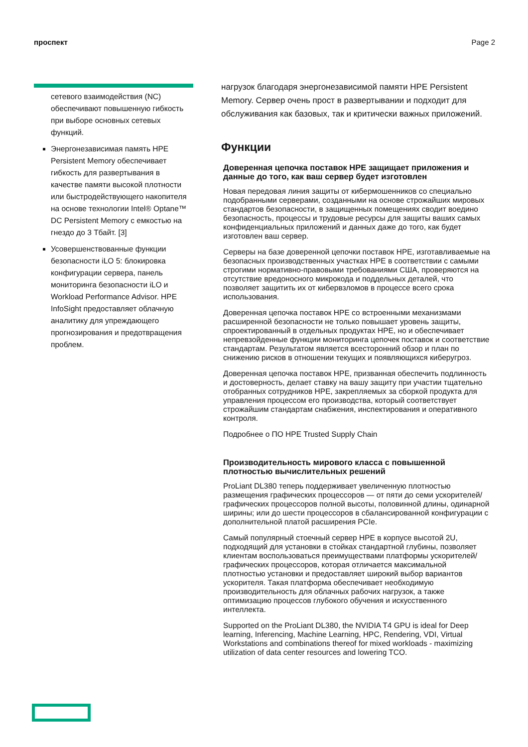проспект Page 2
сетевого взаимодействия (NC) обеспечивают повышенную гибкость при выборе основных сетевых функций.
Энергонезависимая память HPE Persistent Memory обеспечивает гибкость для развертывания в качестве памяти высокой плотности или быстродействующего накопителя на основе технологии Intel® Optane™ DC Persistent Memory с емкостью на гнездо до 3 Тбайт. [3]
Усовершенствованные функции безопасности iLO 5: блокировка конфигурации сервера, панель мониторинга безопасности iLO и Workload Performance Advisor. HPE InfoSight предоставляет облачную аналитику для упреждающего прогнозирования и предотвращения проблем.
нагрузок благодаря энергонезависимой памяти HPE Persistent Memory. Сервер очень прост в развертывании и подходит для обслуживания как базовых, так и критически важных приложений.
Функции
Доверенная цепочка поставок HPE защищает приложения и данные до того, как ваш сервер будет изготовлен
Новая передовая линия защиты от кибермошенников со специально подобранными серверами, созданными на основе строжайших мировых стандартов безопасности, в защищенных помещениях сводит воедино безопасность, процессы и трудовые ресурсы для защиты ваших самых конфиденциальных приложений и данных даже до того, как будет изготовлен ваш сервер.
Серверы на базе доверенной цепочки поставок HPE, изготавливаемые на безопасных производственных участках HPE в соответствии с самыми строгими нормативно-правовыми требованиями США, проверяются на отсутствие вредоносного микрокода и поддельных деталей, что позволяет защитить их от кибервзломов в процессе всего срока использования.
Доверенная цепочка поставок HPE со встроенными механизмами расширенной безопасности не только повышает уровень защиты, спроектированный в отдельных продуктах HPE, но и обеспечивает непревзойденные функции мониторинга цепочек поставок и соответствие стандартам. Результатом является всесторонний обзор и план по снижению рисков в отношении текущих и появляющихся киберугроз.
Доверенная цепочка поставок HPE, призванная обеспечить подлинность и достоверность, делает ставку на вашу защиту при участии тщательно отобранных сотрудников HPE, закрепляемых за сборкой продукта для управления процессом его производства, который соответствует строжайшим стандартам снабжения, инспектирования и оперативного контроля.
Подробнее о ПО HPE Trusted Supply Chain
Производительность мирового класса с повышенной плотностью вычислительных решений
ProLiant DL380 теперь поддерживает увеличенную плотностью размещения графических процессоров — от пяти до семи ускорителей/графических процессоров полной высоты, половинной длины, одинарной ширины; или до шести процессоров в сбалансированной конфигурации с дополнительной платой расширения PCIe.
Самый популярный стоечный сервер HPE в корпусе высотой 2U, подходящий для установки в стойках стандартной глубины, позволяет клиентам воспользоваться преимуществами платформы ускорителей/графических процессоров, которая отличается максимальной плотностью установки и предоставляет широкий выбор вариантов ускорителя. Такая платформа обеспечивает необходимую производительность для облачных рабочих нагрузок, а также оптимизацию процессов глубокого обучения и искусственного интеллекта.
Supported on the ProLiant DL380, the NVIDIA T4 GPU is ideal for Deep learning, Inferencing, Machine Learning, HPC, Rendering, VDI, Virtual Workstations and combinations thereof for mixed workloads - maximizing utilization of data center resources and lowering TCO.